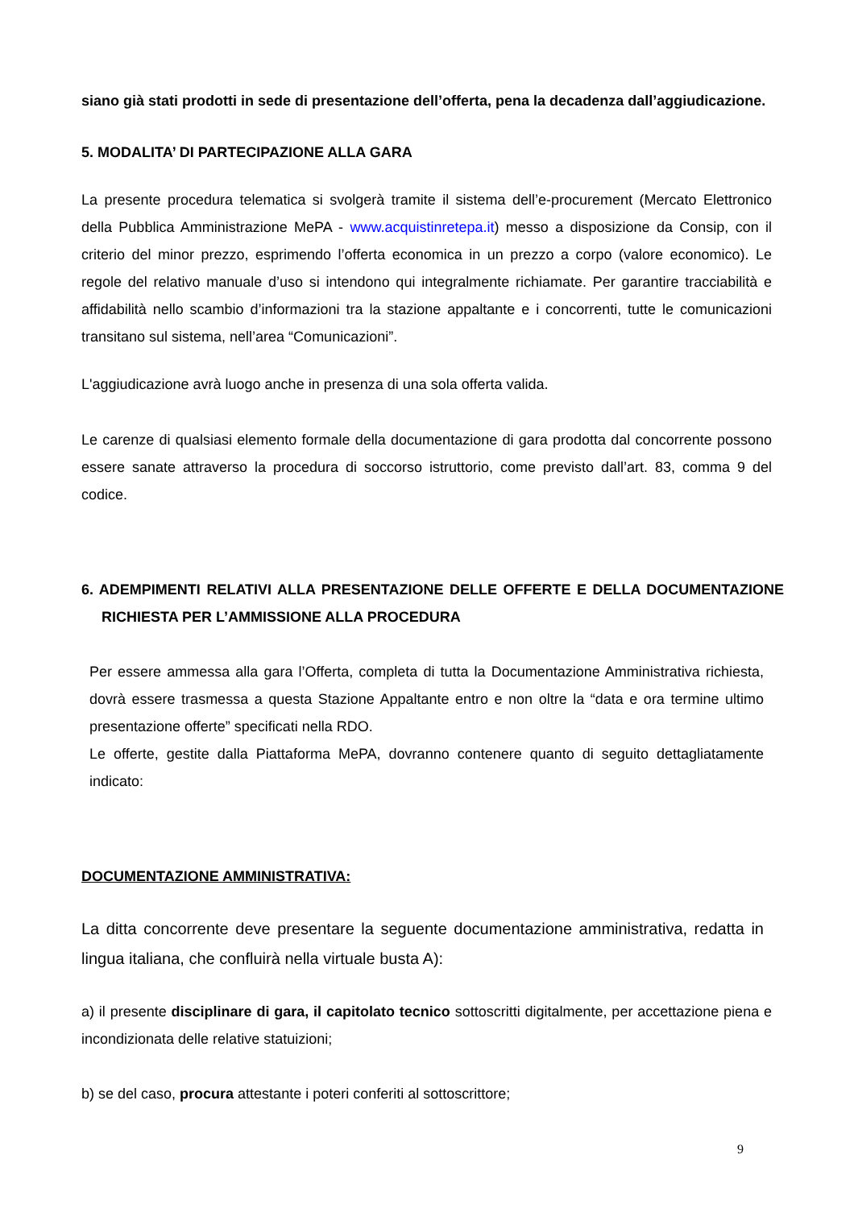siano già stati prodotti in sede di presentazione dell’offerta, pena la decadenza dall’aggiudicazione.
5. MODALITA’ DI PARTECIPAZIONE ALLA GARA
La presente procedura telematica si svolgerà tramite il sistema dell’e-procurement (Mercato Elettronico della Pubblica Amministrazione MePA - www.acquistinretepa.it) messo a disposizione da Consip, con il criterio del minor prezzo, esprimendo l’offerta economica in un prezzo a corpo (valore economico). Le regole del relativo manuale d’uso si intendono qui integralmente richiamate. Per garantire tracciabilità e affidabilità nello scambio d’informazioni tra la stazione appaltante e i concorrenti, tutte le comunicazioni transitano sul sistema, nell’area “Comunicazioni”.
L'aggiudicazione avrà luogo anche in presenza di una sola offerta valida.
Le carenze di qualsiasi elemento formale della documentazione di gara prodotta dal concorrente possono essere sanate attraverso la procedura di soccorso istruttorio, come previsto dall’art. 83, comma 9 del codice.
6. ADEMPIMENTI RELATIVI ALLA PRESENTAZIONE DELLE OFFERTE E DELLA DOCUMENTAZIONE RICHIESTA PER L’AMMISSIONE ALLA PROCEDURA
Per essere ammessa alla gara l’Offerta, completa di tutta la Documentazione Amministrativa richiesta, dovrà essere trasmessa a questa Stazione Appaltante entro e non oltre la “data e ora termine ultimo presentazione offerte” specificati nella RDO.
Le offerte, gestite dalla Piattaforma MePA, dovranno contenere quanto di seguito dettagliatamente indicato:
DOCUMENTAZIONE AMMINISTRATIVA:
La ditta concorrente deve presentare la seguente documentazione amministrativa, redatta in lingua italiana, che confluirà nella virtuale busta A):
a) il presente disciplinare di gara, il capitolato tecnico sottoscritti digitalmente, per accettazione piena e incondizionata delle relative statuizioni;
b) se del caso, procura attestante i poteri conferiti al sottoscrittore;
9